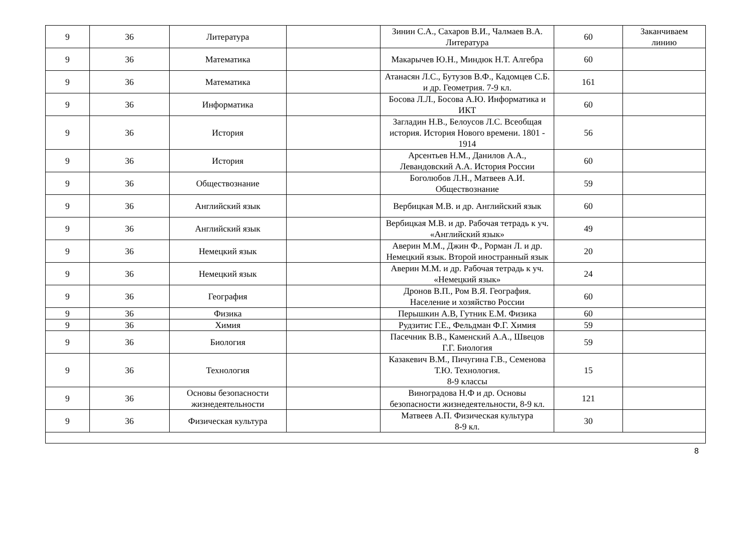| 9 | 36 | Литература | | Зинин С.А., Сахаров В.И., Чалмаев В.А. Литература | 60 | Заканчиваем линию |
| 9 | 36 | Математика | | Макарычев Ю.Н., Миндюк Н.Т. Алгебра | 60 | |
| 9 | 36 | Математика | | Атанасян Л.С., Бутузов В.Ф., Кадомцев С.Б. и др. Геометрия. 7-9 кл. | 161 | |
| 9 | 36 | Информатика | | Босова Л.Л., Босова А.Ю. Информатика и ИКТ | 60 | |
| 9 | 36 | История | | Загладин Н.В., Белоусов Л.С. Всеобщая история. История Нового времени. 1801 - 1914 | 56 | |
| 9 | 36 | История | | Арсентьев Н.М., Данилов А.А., Левандовский А.А. История России | 60 | |
| 9 | 36 | Обществознание | | Боголюбов Л.Н., Матвеев А.И. Обществознание | 59 | |
| 9 | 36 | Английский язык | | Вербицкая М.В. и др. Английский язык | 60 | |
| 9 | 36 | Английский язык | | Вербицкая М.В. и др. Рабочая тетрадь к уч. «Английский язык» | 49 | |
| 9 | 36 | Немецкий язык | | Аверин М.М., Джин Ф., Рорман Л. и др. Немецкий язык. Второй иностранный язык | 20 | |
| 9 | 36 | Немецкий язык | | Аверин М.М. и др. Рабочая тетрадь к уч. «Немецкий язык» | 24 | |
| 9 | 36 | География | | Дронов В.П., Ром В.Я. География. Население и хозяйство России | 60 | |
| 9 | 36 | Физика | | Перышкин А.В, Гутник Е.М. Физика | 60 | |
| 9 | 36 | Химия | | Рудзитис Г.Е., Фельдман Ф.Г. Химия | 59 | |
| 9 | 36 | Биология | | Пасечник В.В., Каменский А.А., Швецов Г.Г. Биология | 59 | |
| 9 | 36 | Технология | | Казакевич В.М., Пичугина Г.В., Семенова Т.Ю. Технология. 8-9 классы | 15 | |
| 9 | 36 | Основы безопасности жизнедеятельности | | Виноградова Н.Ф и др. Основы безопасности жизнедеятельности, 8-9 кл. | 121 | |
| 9 | 36 | Физическая культура | | Матвеев А.П. Физическая культура 8-9 кл. | 30 | |
8